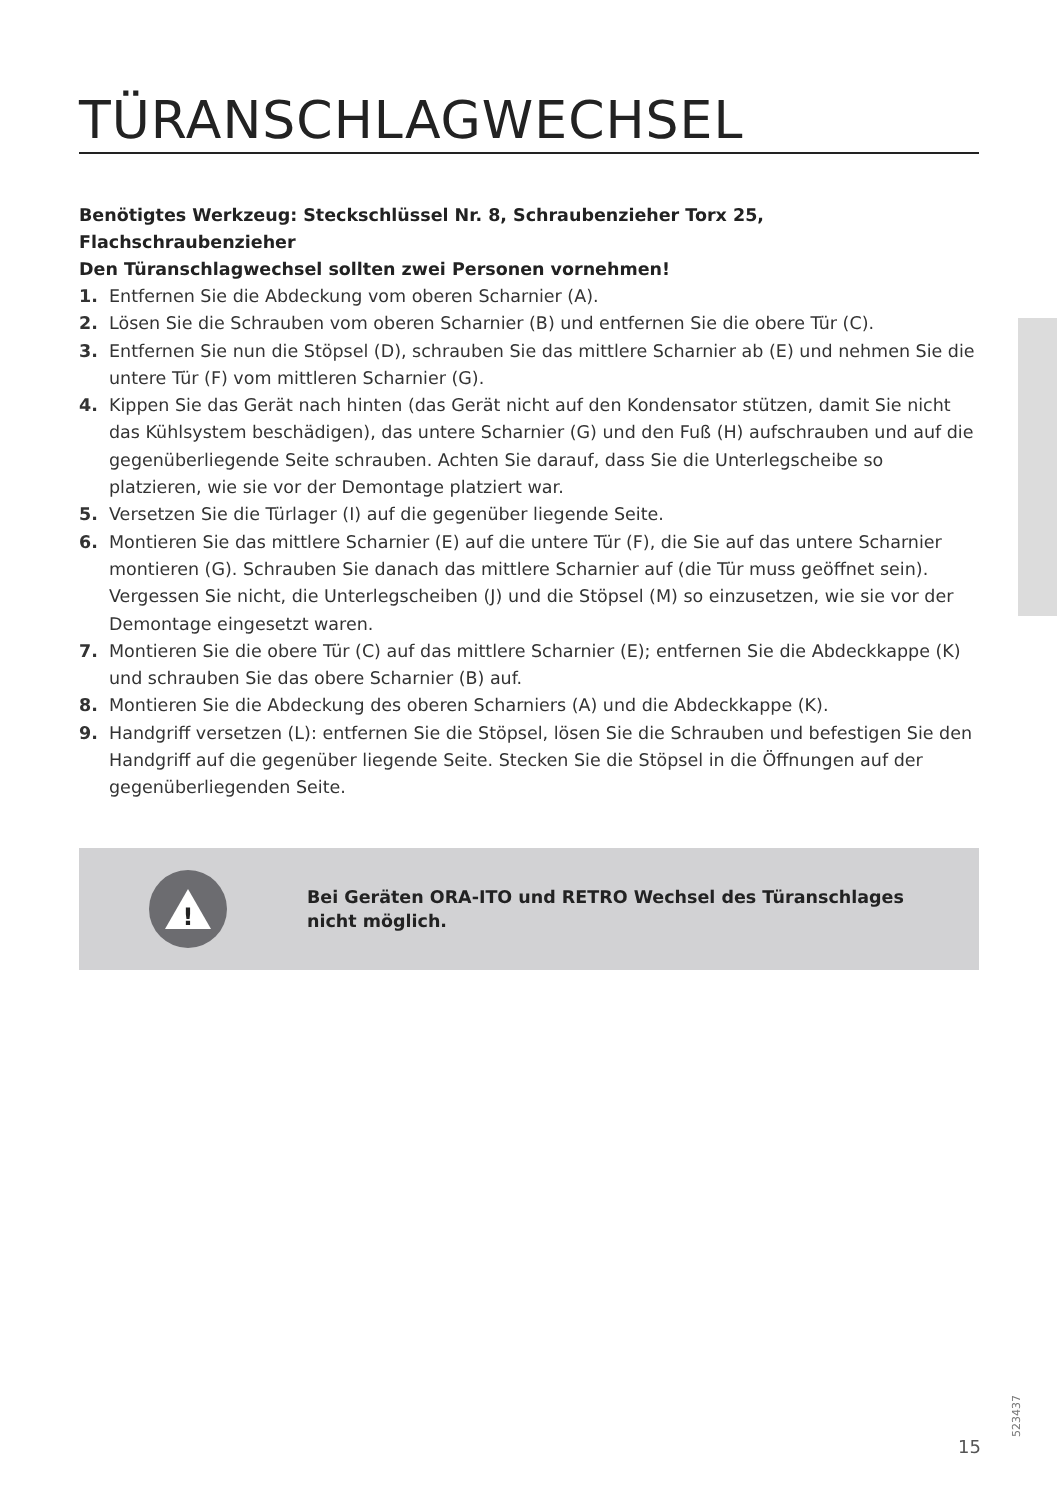TÜRANSCHLAGWECHSEL
Benötigtes Werkzeug: Steckschlüssel Nr. 8, Schraubenzieher Torx 25,
Flachschraubenzieher
Den Türanschlagwechsel sollten zwei Personen vornehmen!
1. Entfernen Sie die Abdeckung vom oberen Scharnier (A).
2. Lösen Sie die Schrauben vom oberen Scharnier (B) und entfernen Sie die obere Tür (C).
3. Entfernen Sie nun die Stöpsel (D), schrauben Sie das mittlere Scharnier ab (E) und nehmen Sie die untere Tür (F) vom mittleren Scharnier (G).
4. Kippen Sie das Gerät nach hinten (das Gerät nicht auf den Kondensator stützen, damit Sie nicht das Kühlsystem beschädigen), das untere Scharnier (G) und den Fuß (H) aufschrauben und auf die gegenüberliegende Seite schrauben. Achten Sie darauf, dass Sie die Unterlegscheibe so platzieren, wie sie vor der Demontage platziert war.
5. Versetzen Sie die Türlager (I) auf die gegenüber liegende Seite.
6. Montieren Sie das mittlere Scharnier (E) auf die untere Tür (F), die Sie auf das untere Scharnier montieren (G). Schrauben Sie danach das mittlere Scharnier auf (die Tür muss geöffnet sein). Vergessen Sie nicht, die Unterlegscheiben (J) und die Stöpsel (M) so einzusetzen, wie sie vor der Demontage eingesetzt waren.
7. Montieren Sie die obere Tür (C) auf das mittlere Scharnier (E); entfernen Sie die Abdeckkappe (K) und schrauben Sie das obere Scharnier (B) auf.
8. Montieren Sie die Abdeckung des oberen Scharniers (A) und die Abdeckkappe (K).
9. Handgriff versetzen (L): entfernen Sie die Stöpsel, lösen Sie die Schrauben und befestigen Sie den Handgriff auf die gegenüber liegende Seite. Stecken Sie die Stöpsel in die Öffnungen auf der gegenüberliegenden Seite.
!
Bei Geräten ORA-ITO und RETRO Wechsel des Türanschlages
nicht möglich.
523437
15